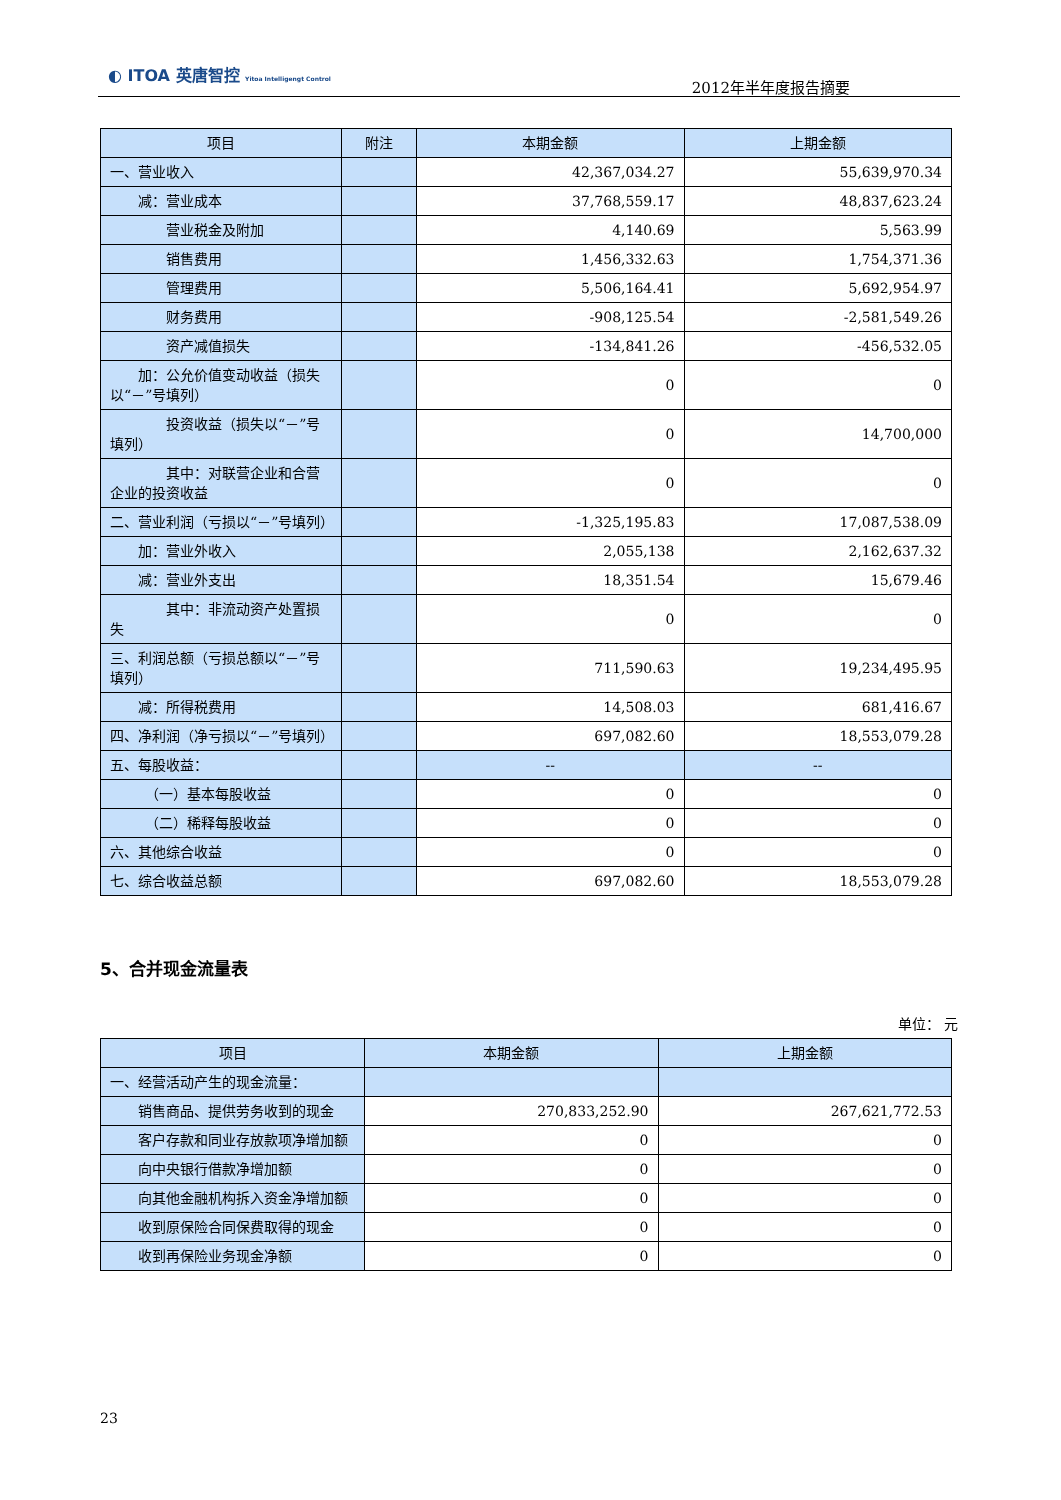◐ ITOA 英唐智控 Yitoa Intelligengt Control
2012年半年度报告摘要
| 项目 | 附注 | 本期金额 | 上期金额 |
| --- | --- | --- | --- |
| 一、营业收入 | | 42,367,034.27 | 55,639,970.34 |
| 减：营业成本 | | 37,768,559.17 | 48,837,623.24 |
| 营业税金及附加 | | 4,140.69 | 5,563.99 |
| 销售费用 | | 1,456,332.63 | 1,754,371.36 |
| 管理费用 | | 5,506,164.41 | 5,692,954.97 |
| 财务费用 | | -908,125.54 | -2,581,549.26 |
| 资产减值损失 | | -134,841.26 | -456,532.05 |
| 加：公允价值变动收益（损失以“－”号填列） | | 0 | 0 |
| 投资收益（损失以“－”号填列） | | 0 | 14,700,000 |
| 其中：对联营企业和合营企业的投资收益 | | 0 | 0 |
| 二、营业利润（亏损以“－”号填列） | | -1,325,195.83 | 17,087,538.09 |
| 加：营业外收入 | | 2,055,138 | 2,162,637.32 |
| 减：营业外支出 | | 18,351.54 | 15,679.46 |
| 其中：非流动资产处置损失 | | 0 | 0 |
| 三、利润总额（亏损总额以“－”号填列） | | 711,590.63 | 19,234,495.95 |
| 减：所得税费用 | | 14,508.03 | 681,416.67 |
| 四、净利润（净亏损以“－”号填列） | | 697,082.60 | 18,553,079.28 |
| 五、每股收益： | | -- | -- |
| （一）基本每股收益 | | 0 | 0 |
| （二）稀释每股收益 | | 0 | 0 |
| 六、其他综合收益 | | 0 | 0 |
| 七、综合收益总额 | | 697,082.60 | 18,553,079.28 |
5、合并现金流量表
单位： 元
| 项目 | 本期金额 | 上期金额 |
| --- | --- | --- |
| 一、经营活动产生的现金流量： | | |
| 销售商品、提供劳务收到的现金 | 270,833,252.90 | 267,621,772.53 |
| 客户存款和同业存放款项净增加额 | 0 | 0 |
| 向中央银行借款净增加额 | 0 | 0 |
| 向其他金融机构拆入资金净增加额 | 0 | 0 |
| 收到原保险合同保费取得的现金 | 0 | 0 |
| 收到再保险业务现金净额 | 0 | 0 |
23